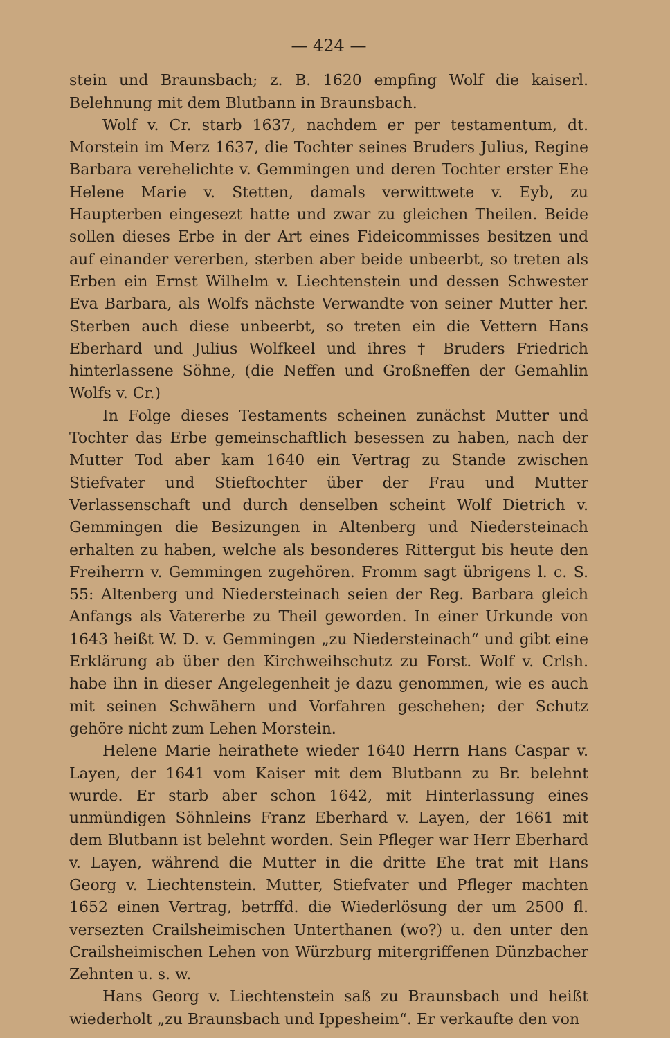— 424 —
stein und Braunsbach; z. B. 1620 empfing Wolf die kaiserl. Belehnung mit dem Blutbann in Braunsbach.
Wolf v. Cr. starb 1637, nachdem er per testamentum, dt. Morstein im Merz 1637, die Tochter seines Bruders Julius, Regine Barbara verehelichte v. Gemmingen und deren Tochter erster Ehe Helene Marie v. Stetten, damals verwittwete v. Eyb, zu Haupterben eingesezt hatte und zwar zu gleichen Theilen. Beide sollen dieses Erbe in der Art eines Fideicommisses besitzen und auf einander vererben, sterben aber beide unbeerbt, so treten als Erben ein Ernst Wilhelm v. Liechtenstein und dessen Schwester Eva Barbara, als Wolfs nächste Verwandte von seiner Mutter her. Sterben auch diese unbeerbt, so treten ein die Vettern Hans Eberhard und Julius Wolfkeel und ihres † Bruders Friedrich hinterlassene Söhne, (die Neffen und Großneffen der Gemahlin Wolfs v. Cr.)
In Folge dieses Testaments scheinen zunächst Mutter und Tochter das Erbe gemeinschaftlich besessen zu haben, nach der Mutter Tod aber kam 1640 ein Vertrag zu Stande zwischen Stiefvater und Stieftochter über der Frau und Mutter Verlassenschaft und durch denselben scheint Wolf Dietrich v. Gemmingen die Besizungen in Altenberg und Niedersteinach erhalten zu haben, welche als besonderes Rittergut bis heute den Freiherrn v. Gemmingen zugehören. Fromm sagt übrigens l. c. S. 55: Altenberg und Niedersteinach seien der Reg. Barbara gleich Anfangs als Vatererbe zu Theil geworden. In einer Urkunde von 1643 heißt W. D. v. Gemmingen „zu Niedersteinach“ und gibt eine Erklärung ab über den Kirchweihschutz zu Forst. Wolf v. Crlsh. habe ihn in dieser Angelegenheit je dazu genommen, wie es auch mit seinen Schwähern und Vorfahren geschehen; der Schutz gehöre nicht zum Lehen Morstein.
Helene Marie heirathete wieder 1640 Herrn Hans Caspar v. Layen, der 1641 vom Kaiser mit dem Blutbann zu Br. belehnt wurde. Er starb aber schon 1642, mit Hinterlassung eines unmündigen Söhnleins Franz Eberhard v. Layen, der 1661 mit dem Blutbann ist belehnt worden. Sein Pfleger war Herr Eberhard v. Layen, während die Mutter in die dritte Ehe trat mit Hans Georg v. Liechtenstein. Mutter, Stiefvater und Pfleger machten 1652 einen Vertrag, betrffd. die Wiederlösung der um 2500 fl. versezten Crailsheimischen Unterthanen (wo?) u. den unter den Crailsheimischen Lehen von Würzburg mitergriffenen Dünzbacher Zehnten u. s. w.
Hans Georg v. Liechtenstein saß zu Braunsbach und heißt wiederholt „zu Braunsbach und Ippesheim“. Er verkaufte den von